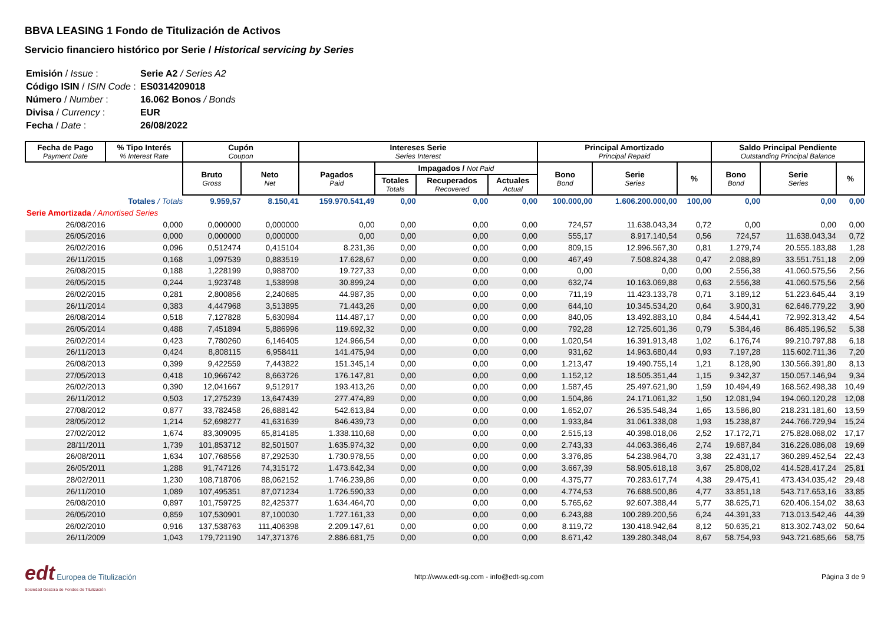BBVA LEASING 1 Fondo de Titulización de Activos
Servicio financiero histórico por Serie / Historical servicing by Series
| Emisión / Issue : | Serie A2 / Series A2 |
| Código ISIN / ISIN Code : | ES0314209018 |
| Número / Number : | 16.062 Bonos / Bonds |
| Divisa / Currency : | EUR |
| Fecha / Date : | 26/08/2022 |
| Fecha de Pago Payment Date | % Tipo Interés % Interest Rate | Cupón Coupon | | Intereses Serie Series Interest | | | | Principal Amortizado Principal Repaid | | | Saldo Principal Pendiente Outstanding Principal Balance | | |
| --- | --- | --- | --- | --- | --- | --- | --- | --- | --- | --- | --- | --- | --- |
| | | Bruto Gross | Neto Net | Pagados Paid | Impagados / Not Paid | | | Bono Bond | Serie Series | % | Bono Bond | Serie Series | % |
| | | | | | Totales Totals | Recuperados Recovered | Actuales Actual | | | | | | |
| Totales / Totals | | 9.959,57 | 8.150,41 | 159.970.541,49 | 0,00 | 0,00 | 0,00 | 100.000,00 | 1.606.200.000,00 | 100,00 | 0,00 | 0,00 | 0,00 |
| Serie Amortizada / Amortised Series | | | | | | | | | | | | | |
| 26/08/2016 | 0,000 | 0,000000 | 0,000000 | 0,00 | 0,00 | 0,00 | 0,00 | 724,57 | 11.638.043,34 | 0,72 | 0,00 | 0,00 | 0,00 |
| 26/05/2016 | 0,000 | 0,000000 | 0,000000 | 0,00 | 0,00 | 0,00 | 0,00 | 555,17 | 8.917.140,54 | 0,56 | 724,57 | 11.638.043,34 | 0,72 |
| 26/02/2016 | 0,096 | 0,512474 | 0,415104 | 8.231,36 | 0,00 | 0,00 | 0,00 | 809,15 | 12.996.567,30 | 0,81 | 1.279,74 | 20.555.183,88 | 1,28 |
| 26/11/2015 | 0,168 | 1,097539 | 0,883519 | 17.628,67 | 0,00 | 0,00 | 0,00 | 467,49 | 7.508.824,38 | 0,47 | 2.088,89 | 33.551.751,18 | 2,09 |
| 26/08/2015 | 0,188 | 1,228199 | 0,988700 | 19.727,33 | 0,00 | 0,00 | 0,00 | 0,00 | 0,00 | 0,00 | 2.556,38 | 41.060.575,56 | 2,56 |
| 26/05/2015 | 0,244 | 1,923748 | 1,538998 | 30.899,24 | 0,00 | 0,00 | 0,00 | 632,74 | 10.163.069,88 | 0,63 | 2.556,38 | 41.060.575,56 | 2,56 |
| 26/02/2015 | 0,281 | 2,800856 | 2,240685 | 44.987,35 | 0,00 | 0,00 | 0,00 | 711,19 | 11.423.133,78 | 0,71 | 3.189,12 | 51.223.645,44 | 3,19 |
| 26/11/2014 | 0,383 | 4,447968 | 3,513895 | 71.443,26 | 0,00 | 0,00 | 0,00 | 644,10 | 10.345.534,20 | 0,64 | 3.900,31 | 62.646.779,22 | 3,90 |
| 26/08/2014 | 0,518 | 7,127828 | 5,630984 | 114.487,17 | 0,00 | 0,00 | 0,00 | 840,05 | 13.492.883,10 | 0,84 | 4.544,41 | 72.992.313,42 | 4,54 |
| 26/05/2014 | 0,488 | 7,451894 | 5,886996 | 119.692,32 | 0,00 | 0,00 | 0,00 | 792,28 | 12.725.601,36 | 0,79 | 5.384,46 | 86.485.196,52 | 5,38 |
| 26/02/2014 | 0,423 | 7,780260 | 6,146405 | 124.966,54 | 0,00 | 0,00 | 0,00 | 1.020,54 | 16.391.913,48 | 1,02 | 6.176,74 | 99.210.797,88 | 6,18 |
| 26/11/2013 | 0,424 | 8,808115 | 6,958411 | 141.475,94 | 0,00 | 0,00 | 0,00 | 931,62 | 14.963.680,44 | 0,93 | 7.197,28 | 115.602.711,36 | 7,20 |
| 26/08/2013 | 0,399 | 9,422559 | 7,443822 | 151.345,14 | 0,00 | 0,00 | 0,00 | 1.213,47 | 19.490.755,14 | 1,21 | 8.128,90 | 130.566.391,80 | 8,13 |
| 27/05/2013 | 0,418 | 10,966742 | 8,663726 | 176.147,81 | 0,00 | 0,00 | 0,00 | 1.152,12 | 18.505.351,44 | 1,15 | 9.342,37 | 150.057.146,94 | 9,34 |
| 26/02/2013 | 0,390 | 12,041667 | 9,512917 | 193.413,26 | 0,00 | 0,00 | 0,00 | 1.587,45 | 25.497.621,90 | 1,59 | 10.494,49 | 168.562.498,38 | 10,49 |
| 26/11/2012 | 0,503 | 17,275239 | 13,647439 | 277.474,89 | 0,00 | 0,00 | 0,00 | 1.504,86 | 24.171.061,32 | 1,50 | 12.081,94 | 194.060.120,28 | 12,08 |
| 27/08/2012 | 0,877 | 33,782458 | 26,688142 | 542.613,84 | 0,00 | 0,00 | 0,00 | 1.652,07 | 26.535.548,34 | 1,65 | 13.586,80 | 218.231.181,60 | 13,59 |
| 28/05/2012 | 1,214 | 52,698277 | 41,631639 | 846.439,73 | 0,00 | 0,00 | 0,00 | 1.933,84 | 31.061.338,08 | 1,93 | 15.238,87 | 244.766.729,94 | 15,24 |
| 27/02/2012 | 1,674 | 83,309095 | 65,814185 | 1.338.110,68 | 0,00 | 0,00 | 0,00 | 2.515,13 | 40.398.018,06 | 2,52 | 17.172,71 | 275.828.068,02 | 17,17 |
| 28/11/2011 | 1,739 | 101,853712 | 82,501507 | 1.635.974,32 | 0,00 | 0,00 | 0,00 | 2.743,33 | 44.063.366,46 | 2,74 | 19.687,84 | 316.226.086,08 | 19,69 |
| 26/08/2011 | 1,634 | 107,768556 | 87,292530 | 1.730.978,55 | 0,00 | 0,00 | 0,00 | 3.376,85 | 54.238.964,70 | 3,38 | 22.431,17 | 360.289.452,54 | 22,43 |
| 26/05/2011 | 1,288 | 91,747126 | 74,315172 | 1.473.642,34 | 0,00 | 0,00 | 0,00 | 3.667,39 | 58.905.618,18 | 3,67 | 25.808,02 | 414.528.417,24 | 25,81 |
| 28/02/2011 | 1,230 | 108,718706 | 88,062152 | 1.746.239,86 | 0,00 | 0,00 | 0,00 | 4.375,77 | 70.283.617,74 | 4,38 | 29.475,41 | 473.434.035,42 | 29,48 |
| 26/11/2010 | 1,089 | 107,495351 | 87,071234 | 1.726.590,33 | 0,00 | 0,00 | 0,00 | 4.774,53 | 76.688.500,86 | 4,77 | 33.851,18 | 543.717.653,16 | 33,85 |
| 26/08/2010 | 0,897 | 101,759725 | 82,425377 | 1.634.464,70 | 0,00 | 0,00 | 0,00 | 5.765,62 | 92.607.388,44 | 5,77 | 38.625,71 | 620.406.154,02 | 38,63 |
| 26/05/2010 | 0,859 | 107,530901 | 87,100030 | 1.727.161,33 | 0,00 | 0,00 | 0,00 | 6.243,88 | 100.289.200,56 | 6,24 | 44.391,33 | 713.013.542,46 | 44,39 |
| 26/02/2010 | 0,916 | 137,538763 | 111,406398 | 2.209.147,61 | 0,00 | 0,00 | 0,00 | 8.119,72 | 130.418.942,64 | 8,12 | 50.635,21 | 813.302.743,02 | 50,64 |
| 26/11/2009 | 1,043 | 179,721190 | 147,371376 | 2.886.681,75 | 0,00 | 0,00 | 0,00 | 8.671,42 | 139.280.348,04 | 8,67 | 58.754,93 | 943.721.685,66 | 58,75 |
edt Europea de Titulización
Sociedad Gestora de Fondos de Titulización
http://www.edt-sg.com - info@edt-sg.com
Página 3 de 9